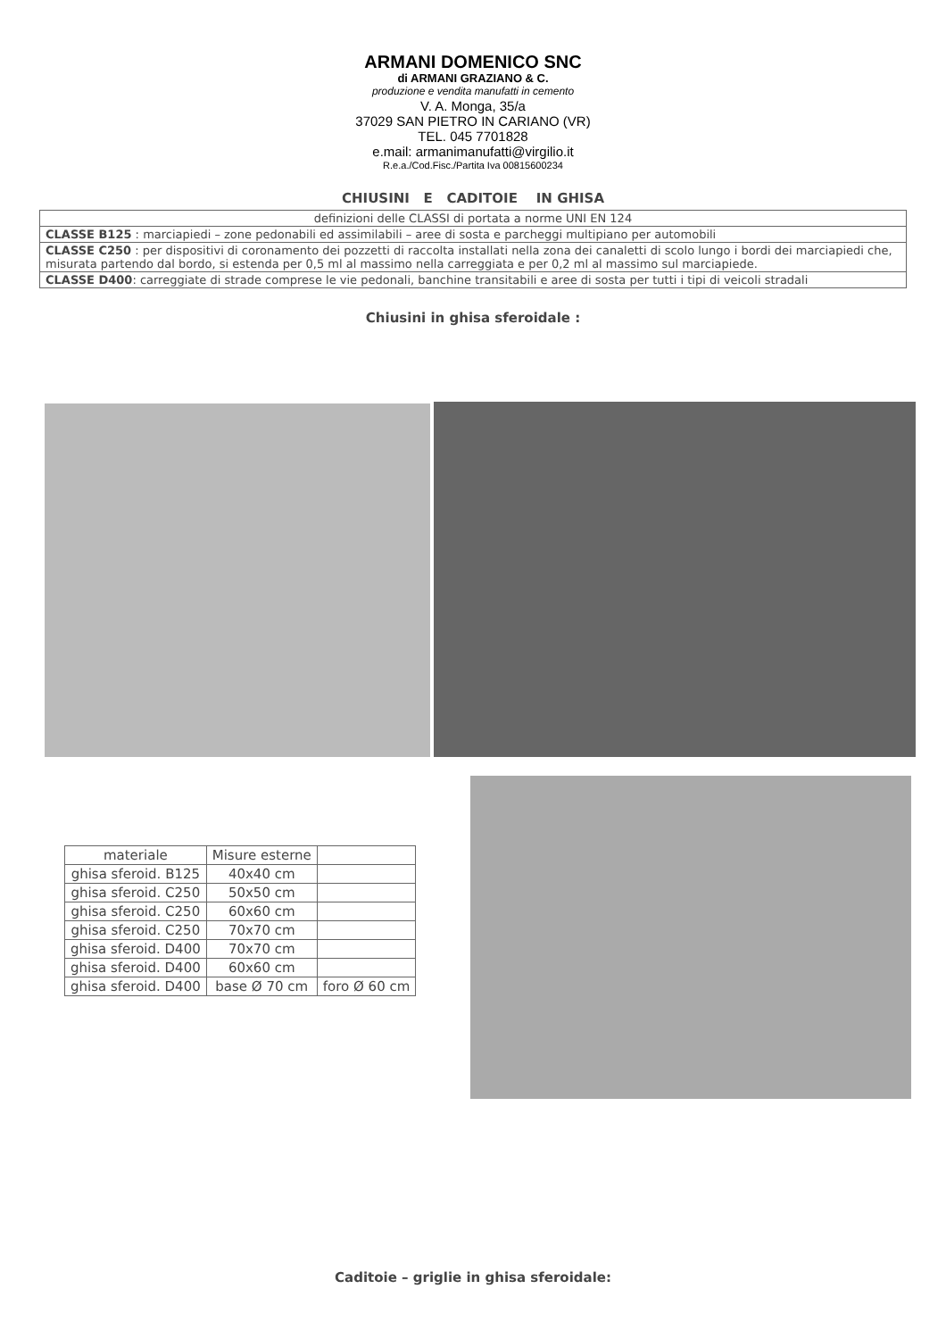ARMANI DOMENICO SNC
di ARMANI GRAZIANO & C.
produzione e vendita manufatti in cemento
V. A. Monga, 35/a
37029 SAN PIETRO IN CARIANO (VR)
TEL. 045 7701828
e.mail: armanimanufatti@virgilio.it
R.e.a./Cod.Fisc./Partita Iva 00815600234
CHIUSINI E CADITOIE IN GHISA
definizioni delle CLASSI di portata a norme UNI EN 124
CLASSE B125 : marciapiedi – zone pedonabili ed assimilabili – aree di sosta e parcheggi multipiano per automobili
CLASSE C250 : per dispositivi di coronamento dei pozzetti di raccolta installati nella zona dei canaletti di scolo lungo i bordi dei marciapiedi che, misurata partendo dal bordo, si estenda per 0,5 ml al massimo nella carreggiata e per 0,2 ml al massimo sul marciapiede.
CLASSE D400: carreggiate di strade comprese le vie pedonali, banchine transitabili e aree di sosta per tutti i tipi di veicoli stradali
Chiusini in ghisa sferoidale :
| materiale | Misure esterne | |
| ghisa sferoid. B125 | 40x40 cm | |
| ghisa sferoid. C250 | 50x50 cm | |
| ghisa sferoid. C250 | 60x60 cm | |
| ghisa sferoid. C250 | 70x70 cm | |
| ghisa sferoid. D400 | 70x70 cm | |
| ghisa sferoid. D400 | 60x60 cm | |
| ghisa sferoid. D400 | base Ø 70 cm | foro Ø 60 cm |
Caditoie – griglie in ghisa sferoidale: